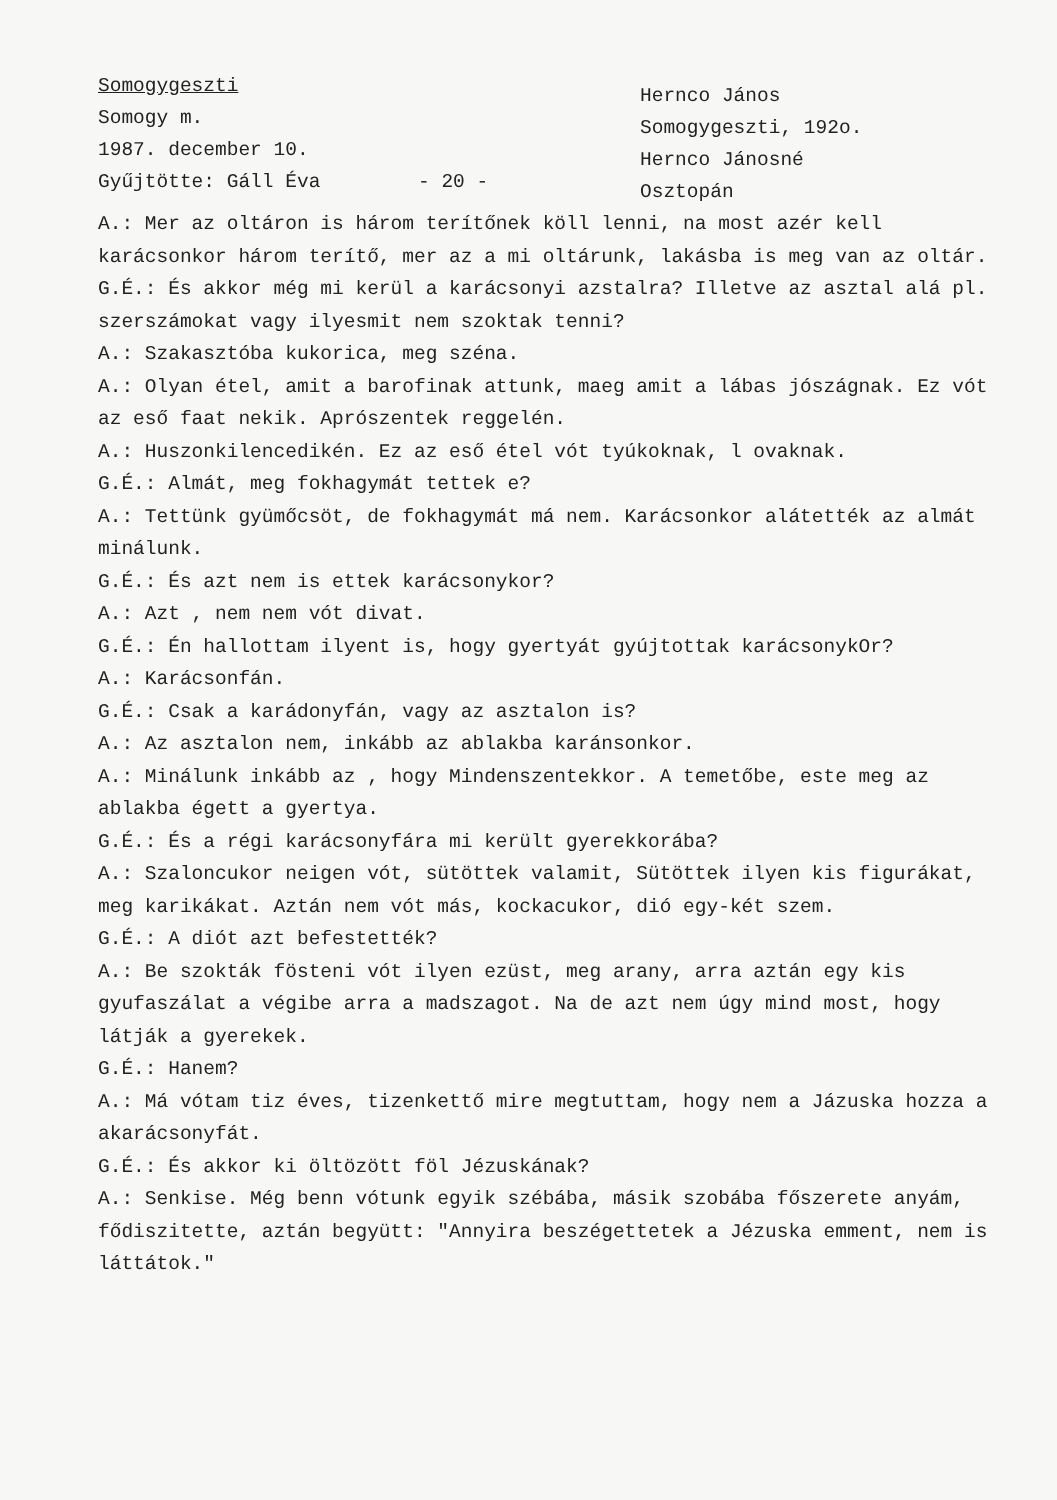Somogygeszti
Somogy m.
1987. december 10.
Gyűjtötte: Gáll Éva
- 20 -
Hernco János
Somogygeszti, 192o.
Hernco Jánosné
Osztopán
A.: Mer az oltáron is három terítőnek köll lenni, na most azér kell karácsonkor három terítő, mer az a mi oltárunk, lakásba is meg van az oltár.
G.É.: És akkor még mi kerül a karácsonyi azstalra? Illetve az asztal alá pl. szerszámokat vagy ilyesmit nem szoktak tenni?
A.: Szakasztóba kukorica, meg széna.
A.: Olyan étel, amit a barofinak attunk, maeg amit a lábas jószágnak. Ez vót az eső faat nekik. Aprószentek reggelén.
A.: Huszonkilencedikén. Ez az eső étel vót tyúkoknak, l ovaknak.
G.É.: Almát, meg fokhagymát tettek e?
A.: Tettünk gyümőcsöt, de fokhagymát má nem. Karácsonkor alátették az almát minálunk.
G.É.: És azt nem is ettek karácsonykor?
A.: Azt , nem nem vót divat.
G.É.: Én hallottam ilyent is, hogy gyertyát gyújtottak karácsonykOr?
A.: Karácsonfán.
G.É.: Csak a karádonyfán, vagy az asztalon is?
A.: Az asztalon nem, inkább az ablakba karánsonkor.
A.: Minálunk inkább az , hogy Mindenszentekkor. A temetőbe, este meg az ablakba égett a gyertya.
G.É.: És a régi karácsonyfára mi került gyerekkorába?
A.: Szaloncukor neigen vót, sütöttek valamit, Sütöttek ilyen kis figurákat, meg karikákat. Aztán nem vót más, kockacukor, dió egy-két szem.
G.É.: A diót azt befestették?
A.: Be szokták fösteni vót ilyen ezüst, meg arany, arra aztán egy kis gyufaszálat a végibe arra a madszagot. Na de azt nem úgy mind most, hogy látják a gyerekek.
G.É.: Hanem?
A.: Má vótam tiz éves, tizenkettő mire megtuttam, hogy nem a Jázuska hozza a akarácsonyfát.
G.É.: És akkor ki öltözött föl Jézuskának?
A.: Senkise. Még benn vótunk egyik szébába, másik szobába főszerete anyám, fődiszitette, aztán begyütt: "Annyira beszégettetek a Jézuska emment, nem is láttátok."